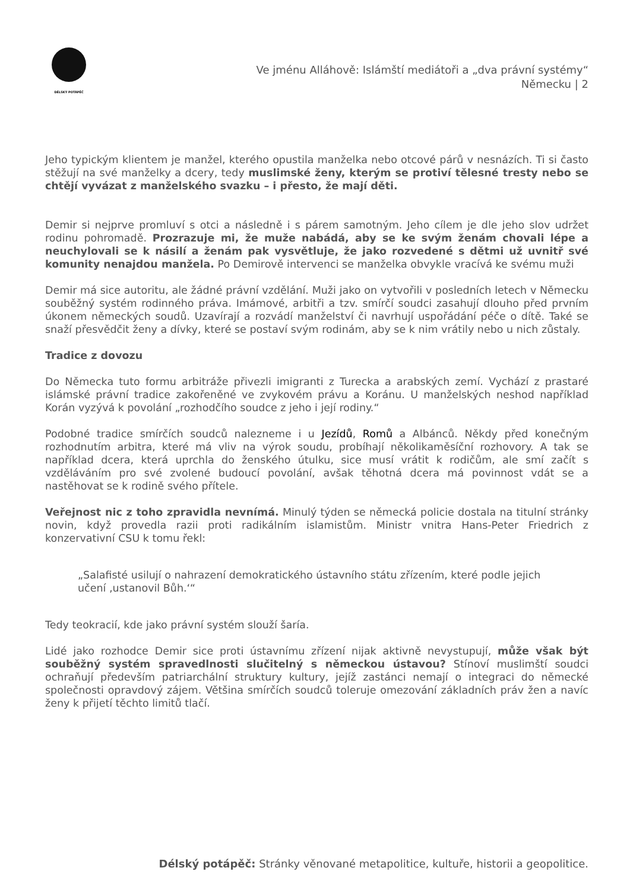DÉLSKÝ POTÁPĚČ
Ve jménu Alláhově: Islámští mediátoři a „dva právní systémy“
Německu | 2
Jeho typickým klientem je manžel, kterého opustila manželka nebo otcové párů v nesnázích. Ti si často stěžují na své manželky a dcery, tedy muslimské ženy, kterým se protiví tělesné tresty nebo se chtějí vyvázat z manželského svazku – i přesto, že mají děti.
Demir si nejprve promluví s otci a následně i s párem samotným. Jeho cílem je dle jeho slov udržet rodinu pohromadě. Prozrazuje mi, že muže nabádá, aby se ke svým ženám chovali lépe a neuchylovali se k násilí a ženám pak vysvětluje, že jako rozvedené s dětmi už uvnitř své komunity nenajdou manžela. Po Demirově intervenci se manželka obvykle vracívá ke svému muži
Demir má sice autoritu, ale žádné právní vzdělání. Muži jako on vytvořili v posledních letech v Německu souběžný systém rodinného práva. Imámové, arbitři a tzv. smírčí soudci zasahují dlouho před prvním úkonem německých soudů. Uzavírají a rozvádí manželství či navrhují uspořádání péče o dítě. Také se snaží přesvědčit ženy a dívky, které se postaví svým rodinám, aby se k nim vrátily nebo u nich zůstaly.
Tradice z dovozu
Do Německa tuto formu arbitráže přivezli imigranti z Turecka a arabských zemí. Vychází z prastaré islámské právní tradice zakořeněné ve zvykovém právu a Koránu. U manželských neshod například Korán vyzývá k povolání „rozhodčího soudce z jeho i její rodiny.“
Podobné tradice smírčích soudců nalezneme i u Jezídů, Romů a Albánců. Někdy před konečným rozhodnutím arbitra, které má vliv na výrok soudu, probíhají několikaměsíční rozhovory. A tak se například dcera, která uprchla do ženského útulku, sice musí vrátit k rodičům, ale smí začít s vzděláváním pro své zvolené budoucí povolání, avšak těhotná dcera má povinnost vdát se a nastěhovat se k rodině svého přítele.
Veřejnost nic z toho zpravidla nevnímá. Minulý týden se německá policie dostala na titulní stránky novin, když provedla razii proti radikálním islamistům. Ministr vnitra Hans-Peter Friedrich z konzervativní CSU k tomu řekl:
„Salafisté usilují o nahrazení demokratického ústavního státu zřízením, které podle jejich učení ‚ustanovil Bůh.‘“
Tedy teokracií, kde jako právní systém slouží šaría.
Lidé jako rozhodce Demir sice proti ústavnímu zřízení nijak aktivně nevystupují, může však být souběžný systém spravedlnosti slučitelný s německou ústavou? Stínoví muslimští soudci ochraňují především patriarchální struktury kultury, jejíž zastánci nemají o integraci do německé společnosti opravdový zájem. Většina smírčích soudců toleruje omezování základních práv žen a navíc ženy k přijetí těchto limitů tlačí.
Délský potápěč: Stránky věnované metapolitice, kultuře, historii a geopolitice.